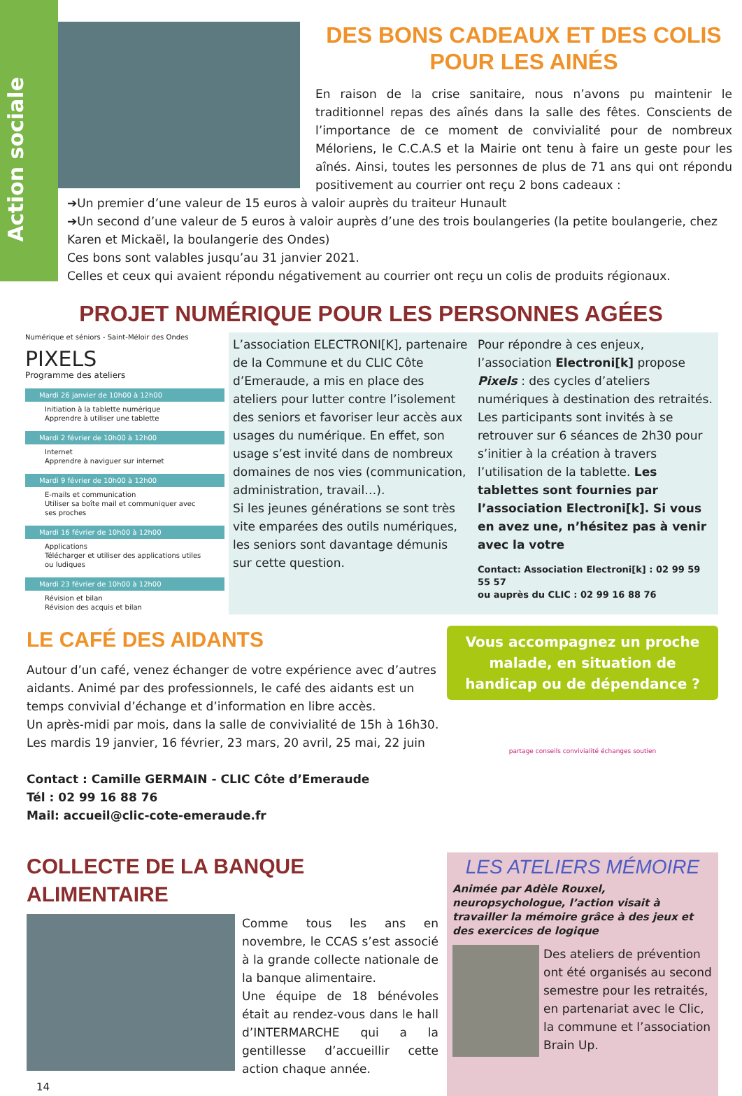Action sociale
DES BONS CADEAUX ET DES COLIS POUR LES AINÉS
En raison de la crise sanitaire, nous n’avons pu maintenir le traditionnel repas des aînés dans la salle des fêtes. Conscients de l’importance de ce moment de convivialité pour de nombreux Méloriens, le C.C.A.S et la Mairie ont tenu à faire un geste pour les aînés. Ainsi, toutes les personnes de plus de 71 ans qui ont répondu positivement au courrier ont reçu 2 bons cadeaux :
➔Un premier d’une valeur de 15 euros à valoir auprès du traiteur Hunault
➔Un second d’une valeur de 5 euros à valoir auprès d’une des trois boulangeries (la petite boulangerie, chez Karen et Mickaël, la boulangerie des Ondes)
Ces bons sont valables jusqu’au 31 janvier 2021.
Celles et ceux qui avaient répondu négativement au courrier ont reçu un colis de produits régionaux.
PROJET NUMÉRIQUE POUR LES PERSONNES AGÉES
Numérique et séniors - Saint-Méloir des Ondes
PIXELS
Programme des ateliers
Mardi 26 janvier de 10h00 à 12h00
Initiation à la tablette numérique
Apprendre à utiliser une tablette
Mardi 2 février de 10h00 à 12h00
Internet
Apprendre à naviguer sur internet
Mardi 9 février de 10h00 à 12h00
E-mails et communication
Utiliser sa boîte mail et communiquer avec ses proches
Mardi 16 février de 10h00 à 12h00
Applications
Télécharger et utiliser des applications utiles ou ludiques
Mardi 23 février de 10h00 à 12h00
Révision et bilan
Révision des acquis et bilan
L’association ELECTRONI[K], partenaire de la Commune et du CLIC Côte d’Emeraude, a mis en place des ateliers pour lutter contre l’isolement des seniors et favoriser leur accès aux usages du numérique. En effet, son usage s’est invité dans de nombreux domaines de nos vies (communication, administration, travail…).
Si les jeunes générations se sont très vite emparées des outils numériques, les seniors sont davantage démunis sur cette question.
Pour répondre à ces enjeux, l’association Electroni[k] propose Pixels : des cycles d’ateliers numériques à destination des retraités. Les participants sont invités à se retrouver sur 6 séances de 2h30 pour s’initier à la création à travers l’utilisation de la tablette. Les tablettes sont fournies par l’association Electroni[k]. Si vous en avez une, n’hésitez pas à venir avec la votre
Contact: Association Electroni[k] : 02 99 59 55 57
ou auprès du CLIC : 02 99 16 88 76
LE CAFÉ DES AIDANTS
Autour d’un café, venez échanger de votre expérience avec d’autres aidants. Animé par des professionnels, le café des aidants est un temps convivial d’échange et d’information en libre accès.
Un après-midi par mois, dans la salle de convivialité de 15h à 16h30.
Les mardis 19 janvier, 16 février, 23 mars, 20 avril, 25 mai, 22 juin
Contact : Camille GERMAIN - CLIC Côte d’Emeraude
Tél : 02 99 16 88 76
Mail: accueil@clic-cote-emeraude.fr
Vous accompagnez un proche malade, en situation de handicap ou de dépendance ?
partage conseils convivialité échanges soutien
COLLECTE DE LA BANQUE ALIMENTAIRE
Comme tous les ans en novembre, le CCAS s’est associé à la grande collecte nationale de la banque alimentaire.
Une équipe de 18 bénévoles était au rendez-vous dans le hall d’INTERMARCHE qui a la gentillesse d’accueillir cette action chaque année.
14
LES ATELIERS MÉMOIRE
Animée par Adèle Rouxel, neuropsychologue, l’action visait à travailler la mémoire grâce à des jeux et des exercices de logique
Des ateliers de prévention ont été organisés au second semestre pour les retraités, en partenariat avec le Clic, la commune et l’association Brain Up.